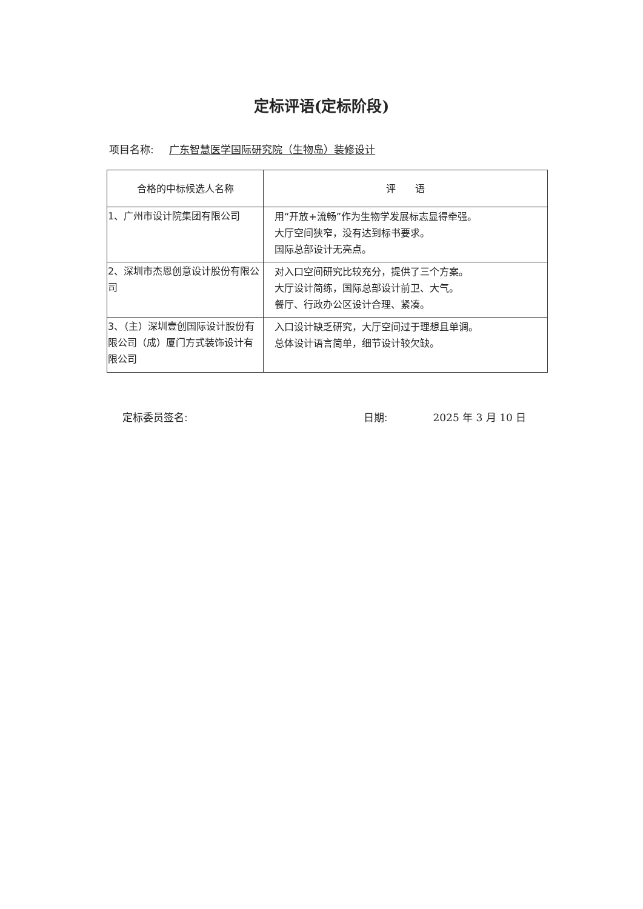定标评语(定标阶段)
项目名称: 广东智慧医学国际研究院（生物岛）装修设计
| 合格的中标候选人名称 | 评 语 |
| --- | --- |
| 1、广州市设计院集团有限公司 | 用“开放+流畅”作为生物学发展标志显得牵强。 大厅空间狭窄，没有达到标书要求。 国际总部设计无亮点。 |
| 2、深圳市杰恩创意设计股份有限公司 | 对入口空间研究比较充分，提供了三个方案。 大厅设计简练，国际总部设计前卫、大气。 餐厅、行政办公区设计合理、紧凑。 |
| 3、（主）深圳壹创国际设计股份有限公司（成）厦门方式装饰设计有限公司 | 入口设计缺乏研究，大厅空间过于理想且单调。 总体设计语言简单，细节设计较欠缺。 |
定标委员签名: 日期: 2025 年 3 月 10 日